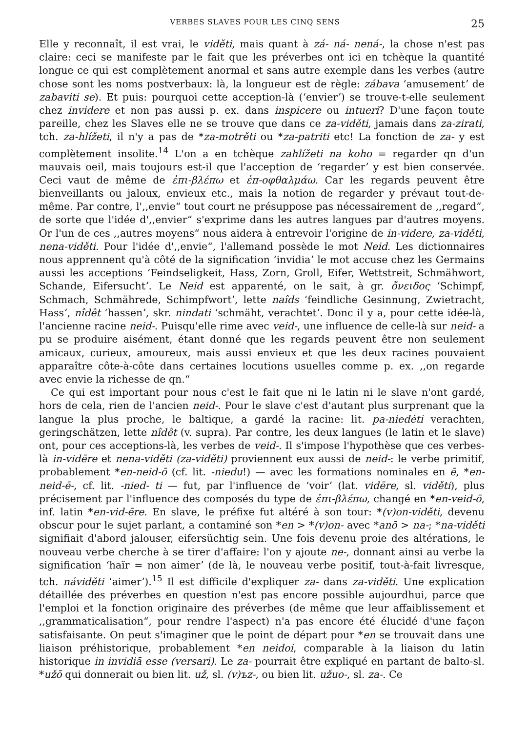VERBES SLAVES POUR LES CINQ SENS 25
Elle y reconnaît, il est vrai, le viděti, mais quant à zá- ná- nená-, la chose n'est pas claire: ceci se manifeste par le fait que les préverbes ont ici en tchèque la quantité longue ce qui est complètement anormal et sans autre exemple dans les verbes (autre chose sont les noms postverbaux: là, la longueur est de règle: zábava ʻamusementʼ de zabaviti se). Et puis: pourquoi cette acception-là (ʻenvierʼ) se trouve-t-elle seulement chez invidere et non pas aussi p. ex. dans inspicere ou intueri? D'une façon toute pareille, chez les Slaves elle ne se trouve que dans ce za-viděti, jamais dans za-zirati, tch. za-hlížeti, il n'y a pas de *za-motrěti ou *za-patriti etc! La fonction de za- y est complètement insolite.<sup>14</sup> L'on a en tchèque zahlížeti na koho = regarder qn d'un mauvais oeil, mais toujours est-il que l'acception de ʻregarderʼ y est bien conservée. Ceci vaut de même de ἐπι-βλέπω et ἐπ-οφθαλμάω. Car les regards peuvent être bienveillants ou jaloux, envieux etc., mais la notion de regarder y prévaut tout-de-même. Par contre, l',,envie“ tout court ne présuppose pas nécessairement de ,,regard“, de sorte que l'idée d',,envier“ s'exprime dans les autres langues par d'autres moyens. Or l'un de ces ,,autres moyens“ nous aidera à entrevoir l'origine de in-videre, za-viděti, nena-viděti. Pour l'idée d',,envie“, l'allemand possède le mot Neid. Les dictionnaires nous apprennent qu'à côté de la signification ʻinvidiaʼ le mot accuse chez les Germains aussi les acceptions ʻFeindseligkeit, Hass, Zorn, Groll, Eifer, Wettstreit, Schmähwort, Schande, Eifersuchtʼ. Le Neid est apparenté, on le sait, à gr. ὄνειδος ʻSchimpf, Schmach, Schmährede, Schimpfwortʼ, lette naîds ʻfeindliche Gesinnung, Zwietracht, Hassʼ, nîdêt ʻhassenʼ, skr. nindati ʻschmäht, verachtetʼ. Donc il y a, pour cette idée-là, l'ancienne racine neid-. Puisqu'elle rime avec veid-, une influence de celle-là sur neid- a pu se produire aisément, étant donné que les regards peuvent être non seulement amicaux, curieux, amoureux, mais aussi envieux et que les deux racines pouvaient apparaître côte-à-côte dans certaines locutions usuelles comme p. ex. ,,on regarde avec envie la richesse de qn.“
Ce qui est important pour nous c'est le fait que ni le latin ni le slave n'ont gardé, hors de cela, rien de l'ancien neid-. Pour le slave c'est d'autant plus surprenant que la langue la plus proche, le baltique, a gardé la racine: lit. pa-niedėti verachten, geringschätzen, lette nîdêt (v. supra). Par contre, les deux langues (le latin et le slave) ont, pour ces acceptions-là, les verbes de veid-. Il s'impose l'hypothèse que ces verbes-là in-vidēre et nena-viděti (za-viděti) proviennent eux aussi de neid-: le verbe primitif, probablement *en-neid-ō (cf. lit. -niedu!) — avec les formations nominales en ē, *en-neid-ē-, cf. lit. -nied- ti — fut, par l'influence de ʻvoirʼ (lat. vidēre, sl. viděti), plus précisement par l'influence des composés du type de ἐπι-βλέπω, changé en *en-veid-ō, inf. latin *en-vid-ēre. En slave, le préfixe fut altéré à son tour: *(v)on-viděti, devenu obscur pour le sujet parlant, a contaminé son *en > *(v)on- avec *anō > na-; *na-viděti signifiait d'abord jalouser, eifersüchtig sein. Une fois devenu proie des altérations, le nouveau verbe cherche à se tirer d'affaire: l'on y ajoute ne-, donnant ainsi au verbe la signification ʻhaïr = non aimerʼ (de là, le nouveau verbe positif, tout-à-fait livresque, tch. náviděti ʻaimerʼ).<sup>15</sup> Il est difficile d'expliquer za- dans za-viděti. Une explication détaillée des préverbes en question n'est pas encore possible aujourdhui, parce que l'emploi et la fonction originaire des préverbes (de même que leur affaiblissement et ,,grammaticalisation“, pour rendre l'aspect) n'a pas encore été élucidé d'une façon satisfaisante. On peut s'imaginer que le point de départ pour *en se trouvait dans une liaison préhistorique, probablement *en neidoi, comparable à la liaison du latin historique in invidiā esse (versari). Le za- pourrait être expliqué en partant de balto-sl. *užō qui donnerait ou bien lit. už, sl. (v)ъz-, ou bien lit. užuo-, sl. za-. Ce